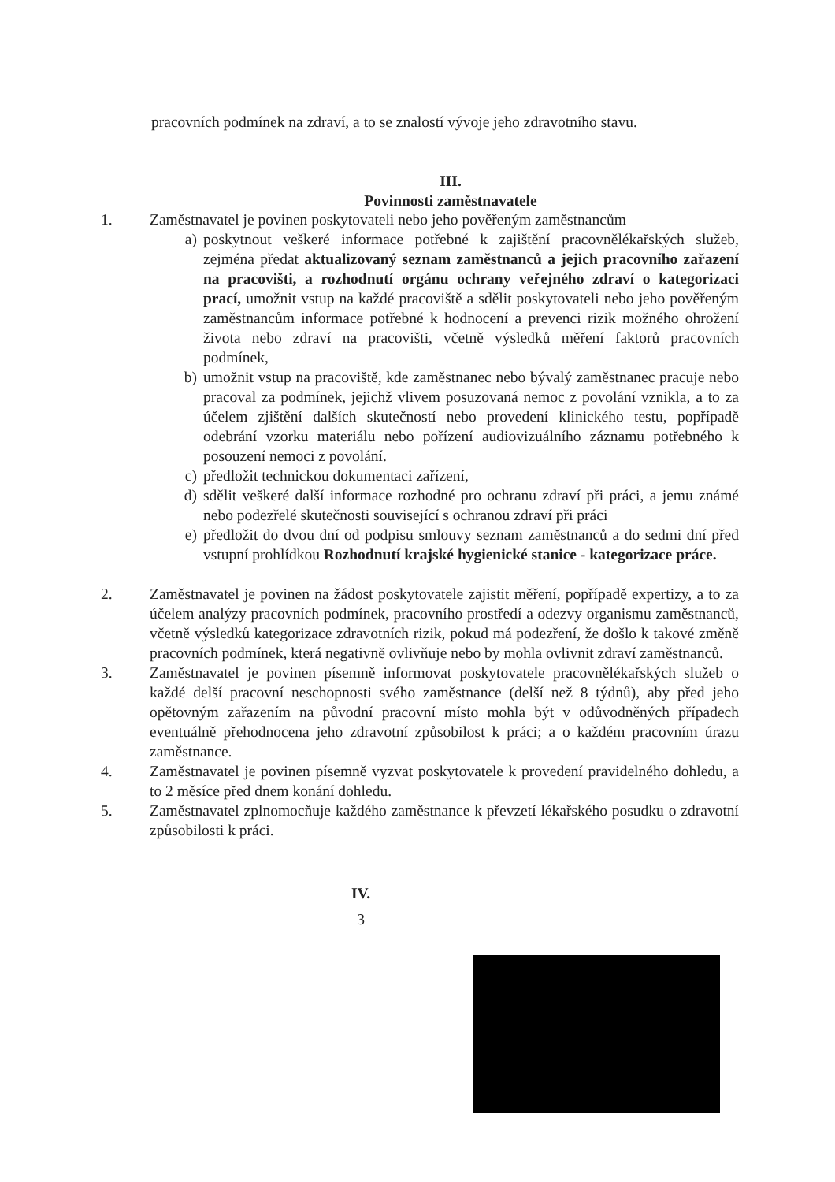pracovních podmínek na zdraví, a to se znalostí vývoje jeho zdravotního stavu.
III.
Povinnosti zaměstnavatele
1. Zaměstnavatel je povinen poskytovateli nebo jeho pověřeným zaměstnancům
a) poskytnout veškeré informace potřebné k zajištění pracovnělékařských služeb, zejména předat aktualizovaný seznam zaměstnanců a jejich pracovního zařazení na pracovišti, a rozhodnutí orgánu ochrany veřejného zdraví o kategorizaci prací, umožnit vstup na každé pracoviště a sdělit poskytovateli nebo jeho pověřeným zaměstnancům informace potřebné k hodnocení a prevenci rizik možného ohrožení života nebo zdraví na pracovišti, včetně výsledků měření faktorů pracovních podmínek,
b) umožnit vstup na pracoviště, kde zaměstnanec nebo bývalý zaměstnanec pracuje nebo pracoval za podmínek, jejichž vlivem posuzovaná nemoc z povolání vznikla, a to za účelem zjištění dalších skutečností nebo provedení klinického testu, popřípadě odebrání vzorku materiálu nebo pořízení audiovizuálního záznamu potřebného k posouzení nemoci z povolání.
c) předložit technickou dokumentaci zařízení,
d) sdělit veškeré další informace rozhodné pro ochranu zdraví při práci, a jemu známé nebo podezřelé skutečnosti související s ochranou zdraví při práci
e) předložit do dvou dní od podpisu smlouvy seznam zaměstnanců a do sedmi dní před vstupní prohlídkou Rozhodnutí krajské hygienické stanice - kategorizace práce.
2. Zaměstnavatel je povinen na žádost poskytovatele zajistit měření, popřípadě expertizy, a to za účelem analýzy pracovních podmínek, pracovního prostředí a odezvy organismu zaměstnanců, včetně výsledků kategorizace zdravotních rizik, pokud má podezření, že došlo k takové změně pracovních podmínek, která negativně ovlivňuje nebo by mohla ovlivnit zdraví zaměstnanců.
3. Zaměstnavatel je povinen písemně informovat poskytovatele pracovnělékařských služeb o každé delší pracovní neschopnosti svého zaměstnance (delší než 8 týdnů), aby před jeho opětovným zařazením na původní pracovní místo mohla být v odůvodněných případech eventuálně přehodnocena jeho zdravotní způsobilost k práci; a o každém pracovním úrazu zaměstnance.
4. Zaměstnavatel je povinen písemně vyzvat poskytovatele k provedení pravidelného dohledu, a to 2 měsíce před dnem konání dohledu.
5. Zaměstnavatel zplnomocňuje každého zaměstnance k převzetí lékařského posudku o zdravotní způsobilosti k práci.
IV.
3